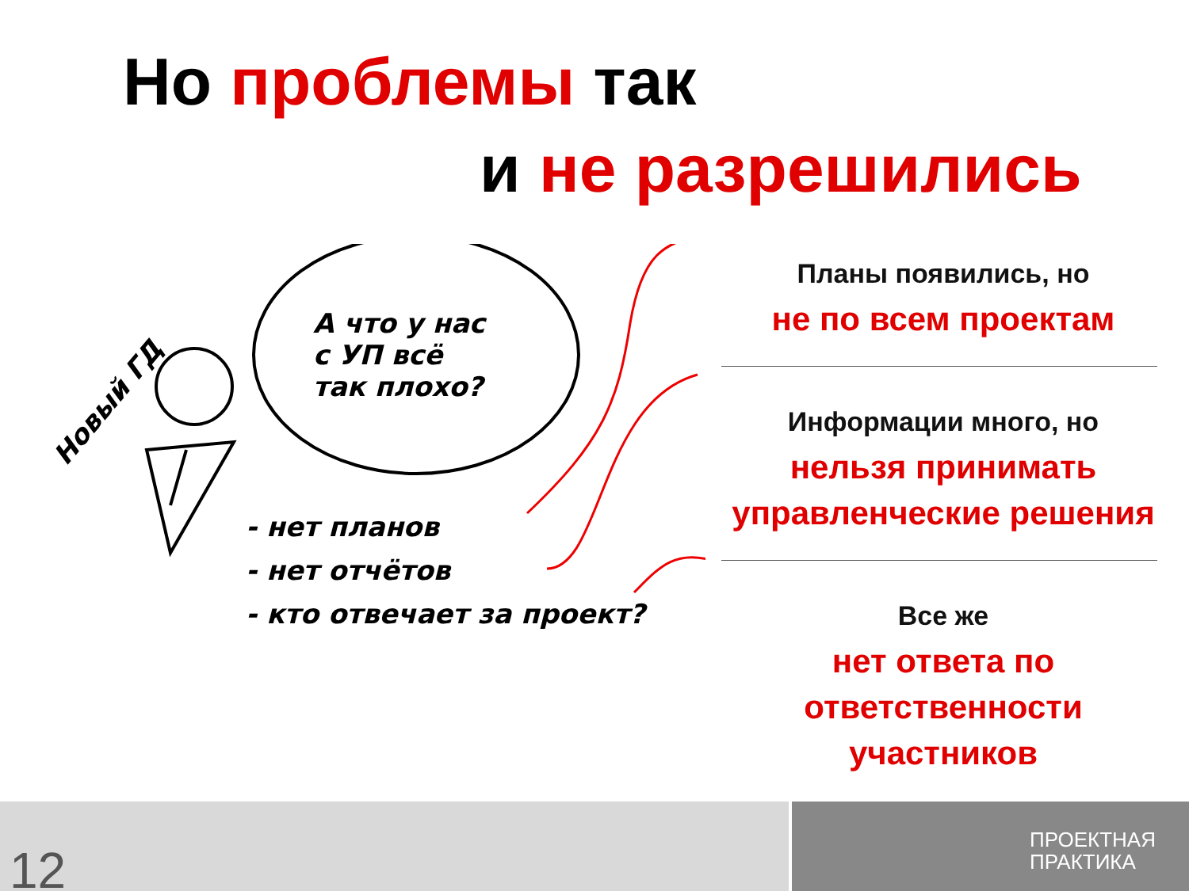Но проблемы так
и не разрешились
А что у нас
с УП всё
так плохо?
Новый ГД
- нет планов
- нет отчётов
- кто отвечает за проект?
Планы появились, но
не по всем проектам
Информации много, но
нельзя принимать управленческие решения
Все же
нет ответа по ответственности участников
12
ПРОЕКТНАЯ
ПРАКТИКА